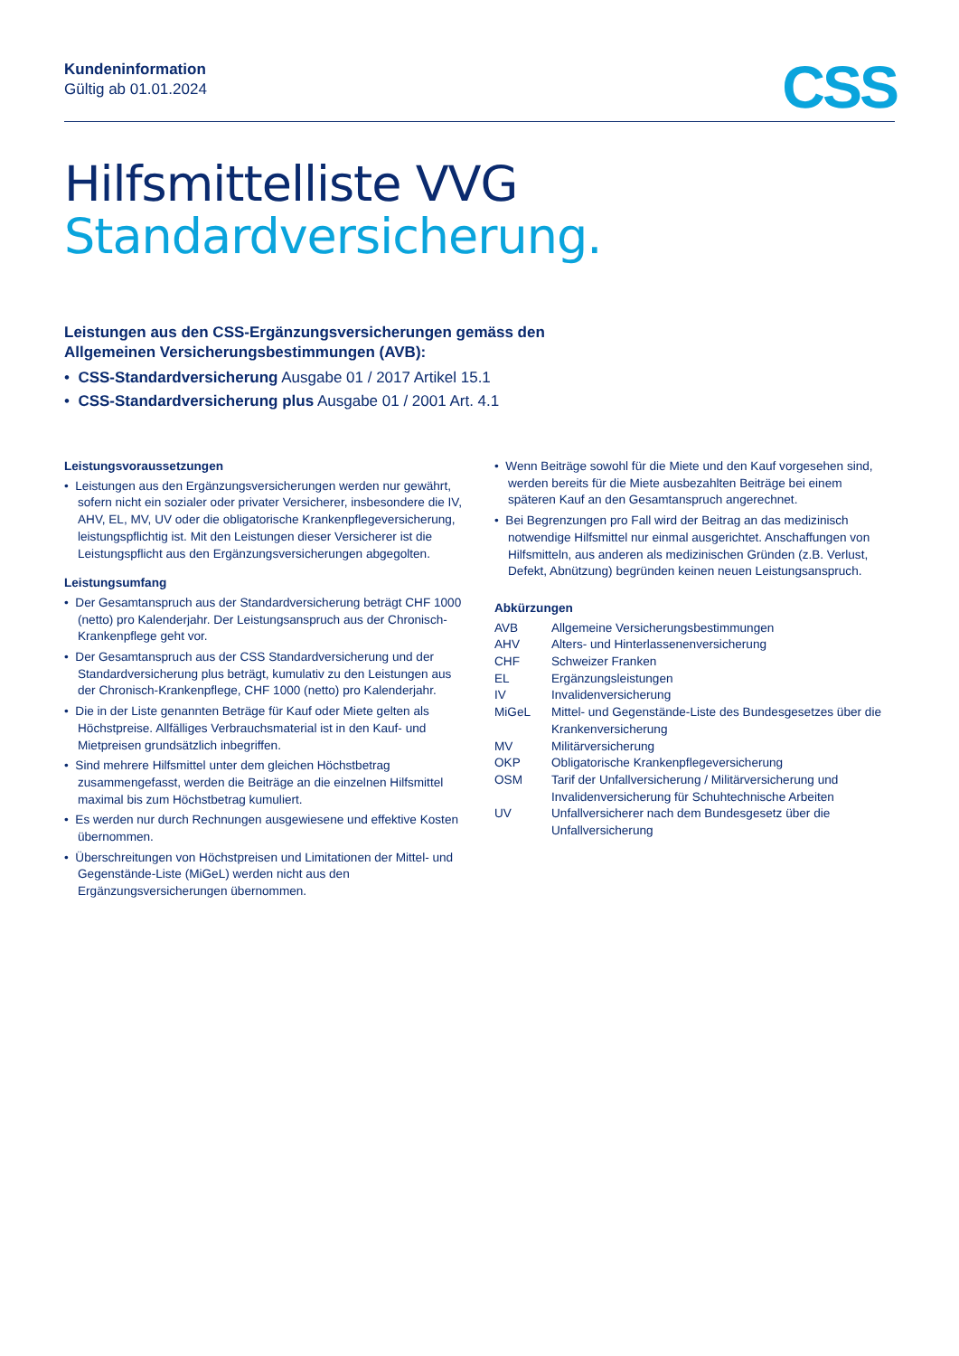Kundeninformation
Gültig ab 01.01.2024
CSS
Hilfsmittelliste VVG
Standardversicherung.
Leistungen aus den CSS-Ergänzungsversicherungen gemäss den
Allgemeinen Versicherungsbestimmungen (AVB):
• CSS-Standardversicherung Ausgabe 01 / 2017 Artikel 15.1
• CSS-Standardversicherung plus Ausgabe 01 / 2001 Art. 4.1
Leistungsvoraussetzungen
• Leistungen aus den Ergänzungsversicherungen werden nur gewährt, sofern nicht ein sozialer oder privater Versicherer, insbesondere die IV, AHV, EL, MV, UV oder die obligatorische Krankenpflegeversicherung, leistungspflichtig ist. Mit den Leistungen dieser Versicherer ist die Leistungspflicht aus den Ergänzungsversicherungen abgegolten.
Leistungsumfang
• Der Gesamtanspruch aus der Standardversicherung beträgt CHF 1000 (netto) pro Kalenderjahr. Der Leistungsanspruch aus der Chronisch-Krankenpflege geht vor.
• Der Gesamtanspruch aus der CSS Standardversicherung und der Standardversicherung plus beträgt, kumulativ zu den Leistungen aus der Chronisch-Krankenpflege, CHF 1000 (netto) pro Kalenderjahr.
• Die in der Liste genannten Beträge für Kauf oder Miete gelten als Höchstpreise. Allfälliges Verbrauchsmaterial ist in den Kauf- und Mietpreisen grundsätzlich inbegriffen.
• Sind mehrere Hilfsmittel unter dem gleichen Höchstbetrag zusammengefasst, werden die Beiträge an die einzelnen Hilfsmittel maximal bis zum Höchstbetrag kumuliert.
• Es werden nur durch Rechnungen ausgewiesene und effektive Kosten übernommen.
• Überschreitungen von Höchstpreisen und Limitationen der Mittel- und Gegenstände-Liste (MiGeL) werden nicht aus den Ergänzungsversicherungen übernommen.
• Wenn Beiträge sowohl für die Miete und den Kauf vorgesehen sind, werden bereits für die Miete ausbezahlten Beiträge bei einem späteren Kauf an den Gesamtanspruch angerechnet.
• Bei Begrenzungen pro Fall wird der Beitrag an das medizinisch notwendige Hilfsmittel nur einmal ausgerichtet. Anschaffungen von Hilfsmitteln, aus anderen als medizinischen Gründen (z.B. Verlust, Defekt, Abnützung) begründen keinen neuen Leistungsanspruch.
Abkürzungen
| AVB | Allgemeine Versicherungsbestimmungen |
| AHV | Alters- und Hinterlassenenversicherung |
| CHF | Schweizer Franken |
| EL | Ergänzungsleistungen |
| IV | Invalidenversicherung |
| MiGeL | Mittel- und Gegenstände-Liste des Bundesgesetzes über die Krankenversicherung |
| MV | Militärversicherung |
| OKP | Obligatorische Krankenpflegeversicherung |
| OSM | Tarif der Unfallversicherung / Militärversicherung und Invalidenversicherung für Schuhtechnische Arbeiten |
| UV | Unfallversicherer nach dem Bundesgesetz über die Unfallversicherung |